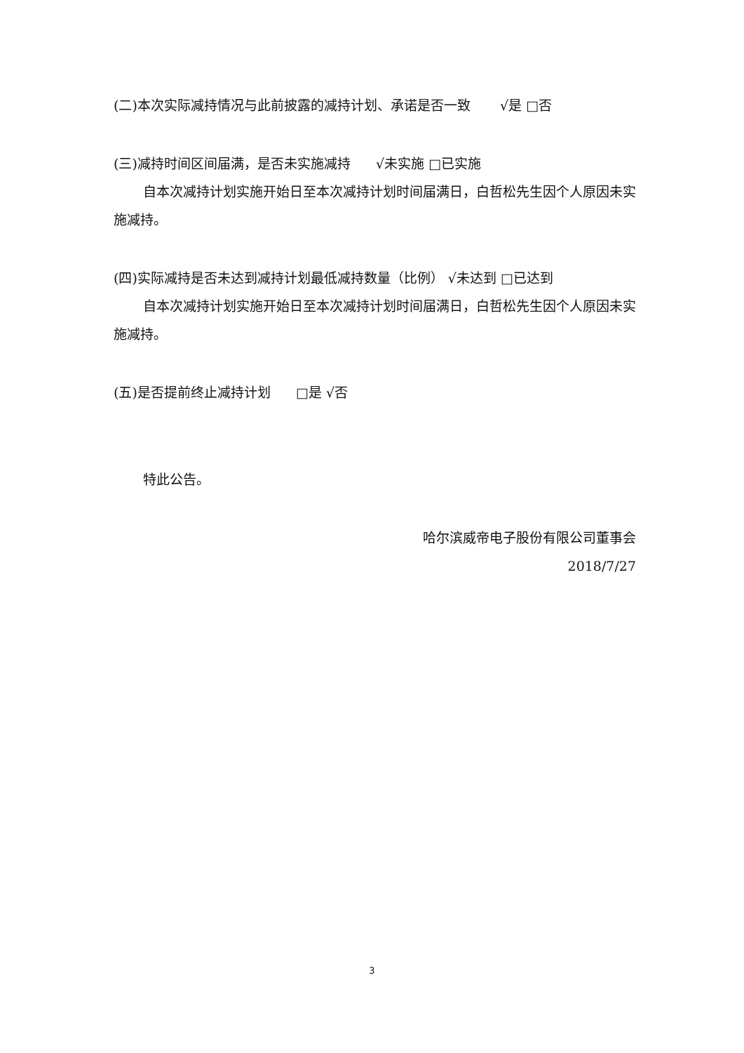(二)本次实际减持情况与此前披露的减持计划、承诺是否一致 √是 □否
(三)减持时间区间届满，是否未实施减持 √未实施 □已实施
自本次减持计划实施开始日至本次减持计划时间届满日，白哲松先生因个人原因未实施减持。
(四)实际减持是否未达到减持计划最低减持数量（比例） √未达到 □已达到
自本次减持计划实施开始日至本次减持计划时间届满日，白哲松先生因个人原因未实施减持。
(五)是否提前终止减持计划 □是 √否
特此公告。
哈尔滨威帝电子股份有限公司董事会
2018/7/27
3